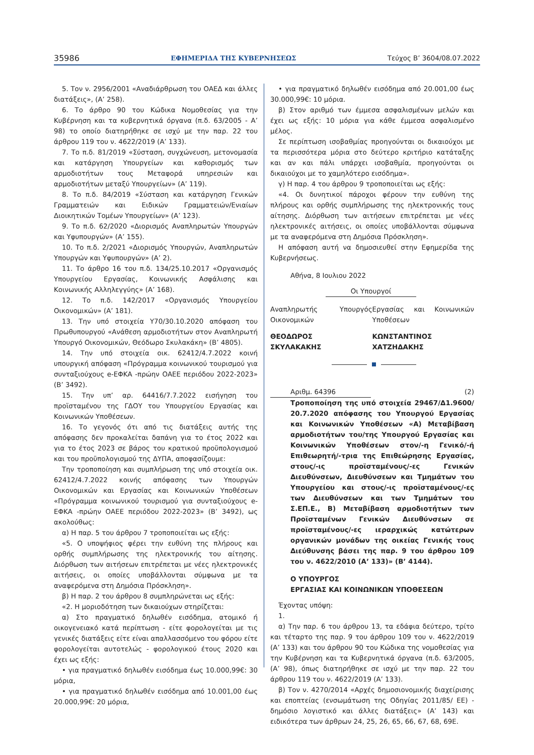35986 ΕΦΗΜΕΡΙΔΑ ΤΗΣ ΚΥΒΕΡΝΗΣΕΩΣ Τεύχος Β’ 3604/08.07.2022
5. Τον ν. 2956/2001 «Αναδιάρθρωση του ΟΑΕΔ και άλλες διατάξεις», (Α’ 258).
6. Το άρθρο 90 του Κώδικα Νομοθεσίας για την Κυβέρνηση και τα κυβερνητικά όργανα (π.δ. 63/2005 - Α’ 98) το οποίο διατηρήθηκε σε ισχύ με την παρ. 22 του άρθρου 119 του ν. 4622/2019 (Α’ 133).
7. Το π.δ. 81/2019 «Σύσταση, συγχώνευση, μετονομασία και κατάργηση Υπουργείων και καθορισμός των αρμοδιοτήτων τους Μεταφορά υπηρεσιών και αρμοδιοτήτων μεταξύ Υπουργείων» (Α’ 119).
8. Το π.δ. 84/2019 «Σύσταση και κατάργηση Γενικών Γραμματειών και Ειδικών Γραμματειών/Ενιαίων Διοικητικών Τομέων Υπουργείων» (Α’ 123).
9. Το π.δ. 62/2020 «Διορισμός Αναπληρωτών Υπουργών και Υφυπουργών» (Α’ 155).
10. Το π.δ. 2/2021 «Διορισμός Υπουργών, Αναπληρωτών Υπουργών και Υφυπουργών» (Α’ 2).
11. Το άρθρο 16 του π.δ. 134/25.10.2017 «Οργανισμός Υπουργείου Εργασίας, Κοινωνικής Ασφάλισης και Κοινωνικής Αλληλεγγύης» (Α’ 168).
12. Το π.δ. 142/2017 «Οργανισμός Υπουργείου Οικονομικών» (Α’ 181).
13. Την υπό στοιχεία Υ70/30.10.2020 απόφαση του Πρωθυπουργού «Ανάθεση αρμοδιοτήτων στον Αναπληρωτή Υπουργό Οικονομικών, Θεόδωρο Σκυλακάκη» (Β’ 4805).
14. Την υπό στοιχεία οικ. 62412/4.7.2022 κοινή υπουργική απόφαση «Πρόγραμμα κοινωνικού τουρισμού για συνταξιούχους e-ΕΦΚΑ -πρώην ΟΑΕΕ περιόδου 2022-2023» (Β’ 3492).
15. Την υπ’ αρ. 64416/7.7.2022 εισήγηση του προϊσταμένου της ΓΔΟΥ του Υπουργείου Εργασίας και Κοινωνικών Υποθέσεων.
16. Το γεγονός ότι από τις διατάξεις αυτής της απόφασης δεν προκαλείται δαπάνη για το έτος 2022 και για το έτος 2023 σε βάρος του κρατικού προϋπολογισμού και του προϋπολογισμού της ΔΥΠΑ, αποφασίζουμε:
Την τροποποίηση και συμπλήρωση της υπό στοιχεία οικ. 62412/4.7.2022 κοινής απόφασης των Υπουργών Οικονομικών και Εργασίας και Κοινωνικών Υποθέσεων «Πρόγραμμα κοινωνικού τουρισμού για συνταξιούχους e-ΕΦΚΑ -πρώην ΟΑΕΕ περιόδου 2022-2023» (Β’ 3492), ως ακολούθως:
α) Η παρ. 5 του άρθρου 7 τροποποιείται ως εξής:
«5. Ο υποψήφιος φέρει την ευθύνη της πλήρους και ορθής συμπλήρωσης της ηλεκτρονικής του αίτησης. Διόρθωση των αιτήσεων επιτρέπεται με νέες ηλεκτρονικές αιτήσεις, οι οποίες υποβάλλονται σύμφωνα με τα αναφερόμενα στη Δημόσια Πρόσκληση».
β) Η παρ. 2 του άρθρου 8 συμπληρώνεται ως εξής:
«2. Η μοριοδότηση των δικαιούχων στηρίζεται:
α) Στο πραγματικό δηλωθέν εισόδημα, ατομικό ή οικογενειακό κατά περίπτωση - είτε φορολογείται με τις γενικές διατάξεις είτε είναι απαλλασσόμενο του φόρου είτε φορολογείται αυτοτελώς - φορολογικού έτους 2020 και έχει ως εξής:
• για πραγματικό δηλωθέν εισόδημα έως 10.000,99€: 30 μόρια,
• για πραγματικό δηλωθέν εισόδημα από 10.001,00 έως 20.000,99€: 20 μόρια,
• για πραγματικό δηλωθέν εισόδημα από 20.001,00 έως 30.000,99€: 10 μόρια.
β) Στον αριθμό των έμμεσα ασφαλισμένων μελών και έχει ως εξής: 10 μόρια για κάθε έμμεσα ασφαλισμένο μέλος.
Σε περίπτωση ισοβαθμίας προηγούνται οι δικαιούχοι με τα περισσότερα μόρια στο δεύτερο κριτήριο κατάταξης και αν και πάλι υπάρχει ισοβαθμία, προηγούνται οι δικαιούχοι με το χαμηλότερο εισόδημα».
γ) Η παρ. 4 του άρθρου 9 τροποποιείται ως εξής:
«4. Οι δυνητικοί πάροχοι φέρουν την ευθύνη της πλήρους και ορθής συμπλήρωσης της ηλεκτρονικής τους αίτησης. Διόρθωση των αιτήσεων επιτρέπεται με νέες ηλεκτρονικές αιτήσεις, οι οποίες υποβάλλονται σύμφωνα με τα αναφερόμενα στη Δημόσια Πρόσκληση».
Η απόφαση αυτή να δημοσιευθεί στην Εφημερίδα της Κυβερνήσεως.
Αθήνα, 8 Ιουλιου 2022
Οι Υπουργοί
Αναπληρωτής Υπουργός Οικονομικών
Εργασίας και Κοινωνικών Υποθέσεων
ΘΕΟΔΩΡΟΣ
ΣΚΥΛΑΚΑΚΗΣ
ΚΩΝΣΤΑΝΤΙΝΟΣ
ΧΑΤΖΗΔΑΚΗΣ
Αριθμ. 64396 (2)
Τροποποίηση της υπό στοιχεία 29467/Δ1.9600/ 20.7.2020 απόφασης του Υπουργού Εργασίας και Κοινωνικών Υποθέσεων «Α) Μεταβίβαση αρμοδιοτήτων του/της Υπουργού Εργασίας και Κοινωνικών Υποθέσεων στον/-η Γενικό/-ή Επιθεωρητή/-τρια της Επιθεώρησης Εργασίας, στους/-ις προϊσταμένους/-ες Γενικών Διευθύνσεων, Διευθύνσεων και Τμημάτων του Υπουργείου και στους/-ις προϊσταμένους/-ες των Διευθύνσεων και των Τμημάτων του Σ.ΕΠ.Ε., Β) Μεταβίβαση αρμοδιοτήτων των Προϊσταμένων Γενικών Διευθύνσεων σε προϊσταμένους/-ες ιεραρχικώς κατώτερων οργανικών μονάδων της οικείας Γενικής τους Διεύθυνσης βάσει της παρ. 9 του άρθρου 109 του ν. 4622/2010 (Α’ 133)» (Β’ 4144).
Ο ΥΠΟΥΡΓΟΣ
ΕΡΓΑΣΙΑΣ ΚΑΙ ΚΟΙΝΩΝΙΚΩΝ ΥΠΟΘΕΣΕΩΝ
Έχοντας υπόψη:
1.
α) Την παρ. 6 του άρθρου 13, τα εδάφια δεύτερο, τρίτο και τέταρτο της παρ. 9 του άρθρου 109 του ν. 4622/2019 (Α’ 133) και του άρθρου 90 του Κώδικα της νομοθεσίας για την Κυβέρνηση και τα Κυβερνητικά όργανα (π.δ. 63/2005, (Α’ 98), όπως διατηρήθηκε σε ισχύ με την παρ. 22 του άρθρου 119 του ν. 4622/2019 (Α’ 133).
β) Τον ν. 4270/2014 «Αρχές δημοσιονομικής διαχείρισης και εποπτείας (ενσωμάτωση της Οδηγίας 2011/85/ ΕΕ) - δημόσιο λογιστικό και άλλες διατάξεις» (Α’ 143) και ειδικότερα των άρθρων 24, 25, 26, 65, 66, 67, 68, 69Ε.